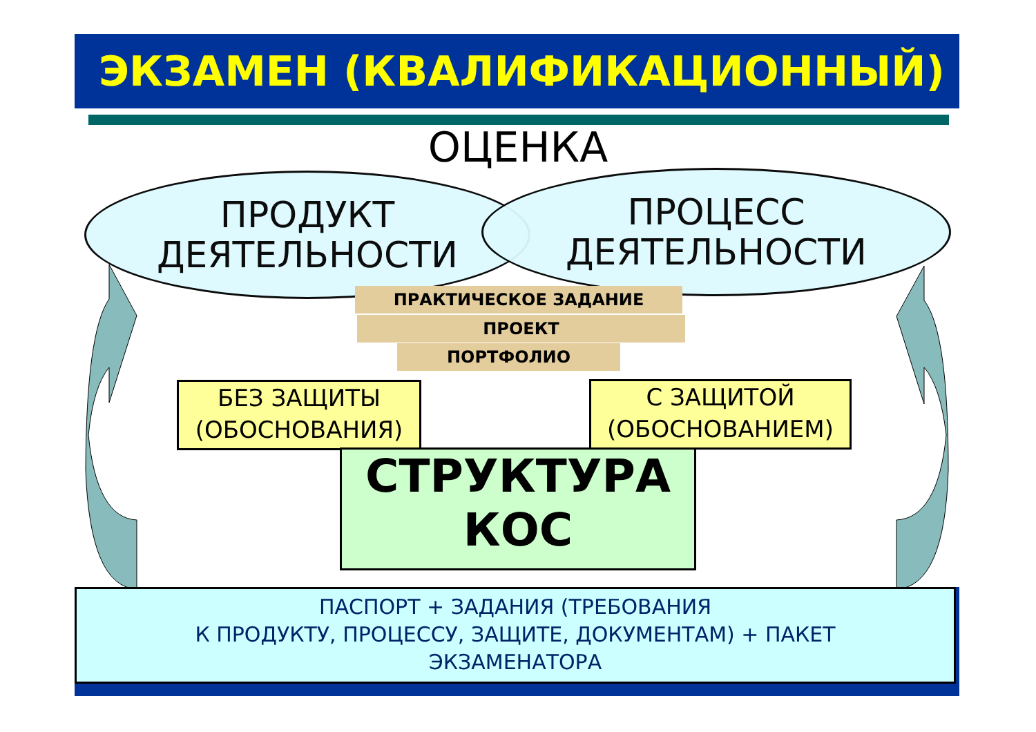ЭКЗАМЕН (КВАЛИФИКАЦИОННЫЙ)
ОЦЕНКА
ПРОДУКТ
ДЕЯТЕЛЬНОСТИ
ПРОЦЕСС
ДЕЯТЕЛЬНОСТИ
ПРАКТИЧЕСКОЕ ЗАДАНИЕ
ПРОЕКТ
ПОРТФОЛИО
БЕЗ ЗАЩИТЫ
(ОБОСНОВАНИЯ)
СТРУКТУРА
КОС
С ЗАЩИТОЙ
(ОБОСНОВАНИЕМ)
ПАСПОРТ + ЗАДАНИЯ (ТРЕБОВАНИЯ
К ПРОДУКТУ, ПРОЦЕССУ, ЗАЩИТЕ, ДОКУМЕНТАМ) + ПАКЕТ
ЭКЗАМЕНАТОРА